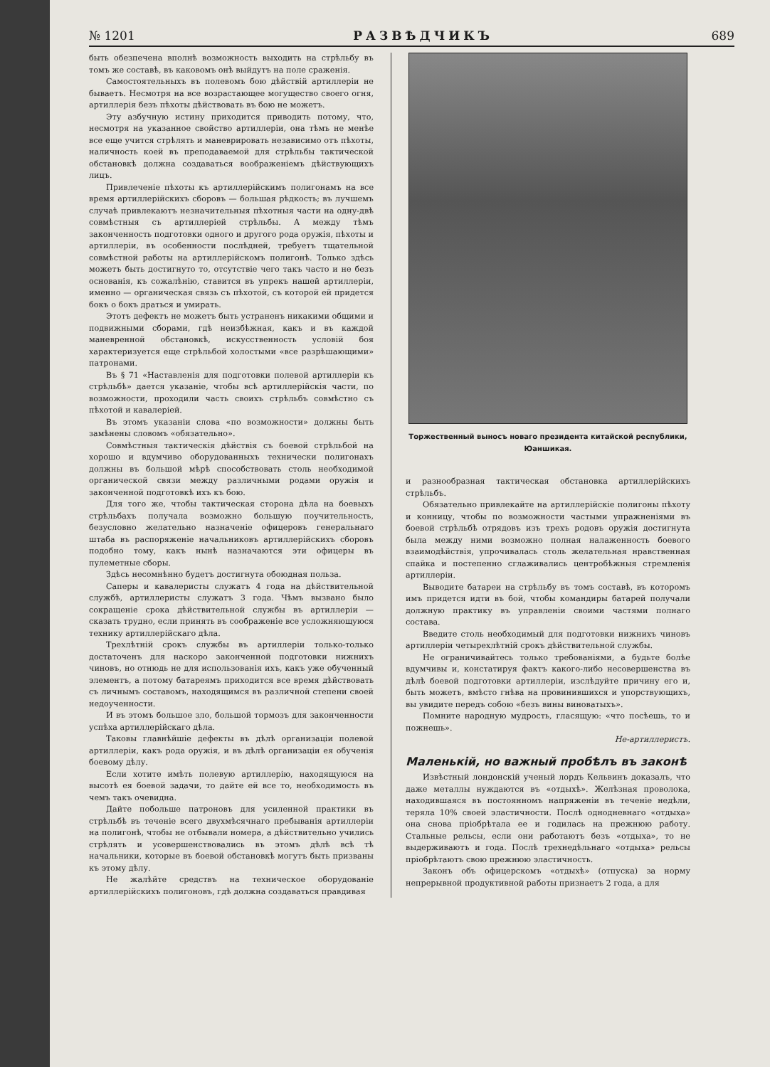№ 1201 РАЗВѢДЧИКЪ 689
быть обезпечена вполнѣ возможность выходить на стрѣльбу въ томъ же составѣ, въ каковомъ онѣ выйдутъ на поле сраженія.
Самостоятельныхъ въ полевомъ бою дѣйствій артиллеріи не бываетъ. Несмотря на все возрастающее могущество своего огня, артиллерія безъ пѣхоты дѣйствовать въ бою не можетъ.
Эту азбучную истину приходится приводить потому, что, несмотря на указанное свойство артиллеріи, она тѣмъ не менѣе все еще учится стрѣлять и маневрировать независимо отъ пѣхоты, наличность коей въ преподаваемой для стрѣльбы тактической обстановкѣ должна создаваться воображеніемъ дѣйствующихъ лицъ.
Привлеченіе пѣхоты къ артиллерійскимъ полигонамъ на все время артиллерійскихъ сборовъ — большая рѣдкость; въ лучшемъ случаѣ привлекаютъ незначительныя пѣхотныя части на одну-двѣ совмѣстныя съ артиллеріей стрѣльбы. А между тѣмъ законченность подготовки одного и другого рода оружія, пѣхоты и артиллеріи, въ особенности послѣдней, требуетъ тщательной совмѣстной работы на артиллерійскомъ полигонѣ. Только здѣсь можетъ быть достигнуто то, отсутствіе чего такъ часто и не безъ основанія, къ сожалѣнію, ставится въ упрекъ нашей артиллеріи, именно — органическая связь съ пѣхотой, съ которой ей придется бокъ о бокъ драться и умирать.
Этотъ дефектъ не можетъ быть устраненъ никакими общими и подвижными сборами, гдѣ неизбѣжная, какъ и въ каждой маневренной обстановкѣ, искусственность условій боя характеризуется еще стрѣльбой холостыми «все разрѣшающими» патронами.
Въ § 71 «Наставленія для подготовки полевой артиллеріи къ стрѣльбѣ» дается указаніе, чтобы всѣ артиллерійскія части, по возможности, проходили часть своихъ стрѣльбъ совмѣстно съ пѣхотой и кавалеріей.
Въ этомъ указаніи слова «по возможности» должны быть замѣнены словомъ «обязательно».
Совмѣстныя тактическія дѣйствія съ боевой стрѣльбой на хорошо и вдумчиво оборудованныхъ технически полигонахъ должны въ большой мѣрѣ способствовать столь необходимой органической связи между различными родами оружія и законченной подготовкѣ ихъ къ бою.
Для того же, чтобы тактическая сторона дѣла на боевыхъ стрѣльбахъ получала возможно большую поучительность, безусловно желательно назначеніе офицеровъ генеральнаго штаба въ распоряженіе начальниковъ артиллерійскихъ сборовъ подобно тому, какъ нынѣ назначаются эти офицеры въ пулеметные сборы.
Здѣсь несомнѣнно будетъ достигнута обоюдная польза.
Саперы и кавалеристы служатъ 4 года на дѣйствительной службѣ, артиллеристы служатъ 3 года. Чѣмъ вызвано было сокращеніе срока дѣйствительной службы въ артиллеріи — сказать трудно, если принять въ соображеніе все усложняющуюся технику артиллерійскаго дѣла.
Трехлѣтній срокъ службы въ артиллеріи только-только достаточенъ для наскоро законченной подготовки нижнихъ чиновъ, но отнюдь не для использованія ихъ, какъ уже обученный элементъ, а потому батареямъ приходится все время дѣйствовать съ личнымъ составомъ, находящимся въ различной степени своей недоученности.
И въ этомъ большое зло, большой тормозъ для законченности успѣха артиллерійскаго дѣла.
Таковы главнѣйшіе дефекты въ дѣлѣ организаціи полевой артиллеріи, какъ рода оружія, и въ дѣлѣ организаціи ея обученія боевому дѣлу.
Если хотите имѣть полевую артиллерію, находящуюся на высотѣ ея боевой задачи, то дайте ей все то, необходимость въ чемъ такъ очевидна.
Дайте побольше патроновъ для усиленной практики въ стрѣльбѣ въ теченіе всего двухмѣсячнаго пребыванія артиллеріи на полигонѣ, чтобы не отбывали номера, а дѣйствительно учились стрѣлять и усовершенствовались въ этомъ дѣлѣ всѣ тѣ начальники, которые въ боевой обстановкѣ могутъ быть призваны къ этому дѣлу.
Не жалѣйте средствъ на техническое оборудованіе артиллерійскихъ полигоновъ, гдѣ должна создаваться правдивая
Торжественный выносъ новаго президента китайской республики, Юаншикая.
и разнообразная тактическая обстановка артиллерійскихъ стрѣльбъ.
Обязательно привлекайте на артиллерійскіе полигоны пѣхоту и конницу, чтобы по возможности частыми упражненіями въ боевой стрѣльбѣ отрядовъ изъ трехъ родовъ оружія достигнута была между ними возможно полная налаженность боевого взаимодѣйствія, упрочивалась столь желательная нравственная спайка и постепенно сглаживались центробѣжныя стремленія артиллеріи.
Выводите батареи на стрѣльбу въ томъ составѣ, въ которомъ имъ придется идти въ бой, чтобы командиры батарей получали должную практику въ управленіи своими частями полнаго состава.
Введите столь необходимый для подготовки нижнихъ чиновъ артиллеріи четырехлѣтній срокъ дѣйствительной службы.
Не ограничивайтесь только требованіями, а будьте болѣе вдумчивы и, констатируя фактъ какого-либо несовершенства въ дѣлѣ боевой подготовки артиллеріи, изслѣдуйте причину его и, быть можетъ, вмѣсто гнѣва на провинившихся и упорствующихъ, вы увидите передъ собою «безъ вины виноватыхъ».
Помните народную мудрость, гласящую: «что посѣешь, то и пожнешь».
Не-артиллеристъ.
Маленькій, но важный пробѣлъ въ законѣ
Извѣстный лондонскій ученый лордъ Кельвинъ доказалъ, что даже металлы нуждаются въ «отдыхѣ». Желѣзная проволока, находившаяся въ постоянномъ напряженіи въ теченіе недѣли, теряла 10% своей эластичности. Послѣ однодневнаго «отдыха» она снова пріобрѣтала ее и годилась на прежнюю работу. Стальные рельсы, если они работаютъ безъ «отдыха», то не выдерживаютъ и года. Послѣ трехнедѣльнаго «отдыха» рельсы пріобрѣтаютъ свою прежнюю эластичность.
Законъ объ офицерскомъ «отдыхѣ» (отпуска) за норму непрерывной продуктивной работы признаетъ 2 года, а для